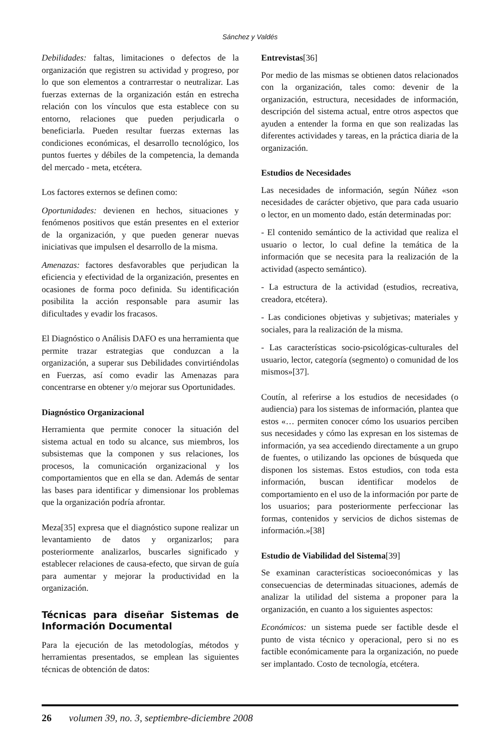Sánchez y Valdés
Debilidades: faltas, limitaciones o defectos de la organización que registren su actividad y progreso, por lo que son elementos a contrarrestar o neutralizar. Las fuerzas externas de la organización están en estrecha relación con los vínculos que esta establece con su entorno, relaciones que pueden perjudicarla o beneficiarla. Pueden resultar fuerzas externas las condiciones económicas, el desarrollo tecnológico, los puntos fuertes y débiles de la competencia, la demanda del mercado - meta, etcétera.
Los factores externos se definen como:
Oportunidades: devienen en hechos, situaciones y fenómenos positivos que están presentes en el exterior de la organización, y que pueden generar nuevas iniciativas que impulsen el desarrollo de la misma.
Amenazas: factores desfavorables que perjudican la eficiencia y efectividad de la organización, presentes en ocasiones de forma poco definida. Su identificación posibilita la acción responsable para asumir las dificultades y evadir los fracasos.
El Diagnóstico o Análisis DAFO es una herramienta que permite trazar estrategias que conduzcan a la organización, a superar sus Debilidades convirtiéndolas en Fuerzas, así como evadir las Amenazas para concentrarse en obtener y/o mejorar sus Oportunidades.
Diagnóstico Organizacional
Herramienta que permite conocer la situación del sistema actual en todo su alcance, sus miembros, los subsistemas que la componen y sus relaciones, los procesos, la comunicación organizacional y los comportamientos que en ella se dan. Además de sentar las bases para identificar y dimensionar los problemas que la organización podría afrontar.
Meza[35] expresa que el diagnóstico supone realizar un levantamiento de datos y organizarlos; para posteriormente analizarlos, buscarles significado y establecer relaciones de causa-efecto, que sirvan de guía para aumentar y mejorar la productividad en la organización.
Técnicas para diseñar Sistemas de Información Documental
Para la ejecución de las metodologías, métodos y herramientas presentados, se emplean las siguientes técnicas de obtención de datos:
Entrevistas[36]
Por medio de las mismas se obtienen datos relacionados con la organización, tales como: devenir de la organización, estructura, necesidades de información, descripción del sistema actual, entre otros aspectos que ayuden a entender la forma en que son realizadas las diferentes actividades y tareas, en la práctica diaria de la organización.
Estudios de Necesidades
Las necesidades de información, según Núñez «son necesidades de carácter objetivo, que para cada usuario o lector, en un momento dado, están determinadas por:
- El contenido semántico de la actividad que realiza el usuario o lector, lo cual define la temática de la información que se necesita para la realización de la actividad (aspecto semántico).
- La estructura de la actividad (estudios, recreativa, creadora, etcétera).
- Las condiciones objetivas y subjetivas; materiales y sociales, para la realización de la misma.
- Las características socio-psicológicas-culturales del usuario, lector, categoría (segmento) o comunidad de los mismos»[37].
Coutín, al referirse a los estudios de necesidades (o audiencia) para los sistemas de información, plantea que estos «… permiten conocer cómo los usuarios perciben sus necesidades y cómo las expresan en los sistemas de información, ya sea accediendo directamente a un grupo de fuentes, o utilizando las opciones de búsqueda que disponen los sistemas. Estos estudios, con toda esta información, buscan identificar modelos de comportamiento en el uso de la información por parte de los usuarios; para posteriormente perfeccionar las formas, contenidos y servicios de dichos sistemas de información.»[38]
Estudio de Viabilidad del Sistema[39]
Se examinan características socioeconómicas y las consecuencias de determinadas situaciones, además de analizar la utilidad del sistema a proponer para la organización, en cuanto a los siguientes aspectos:
Económicos: un sistema puede ser factible desde el punto de vista técnico y operacional, pero si no es factible económicamente para la organización, no puede ser implantado. Costo de tecnología, etcétera.
26 volumen 39, no. 3, septiembre-diciembre 2008